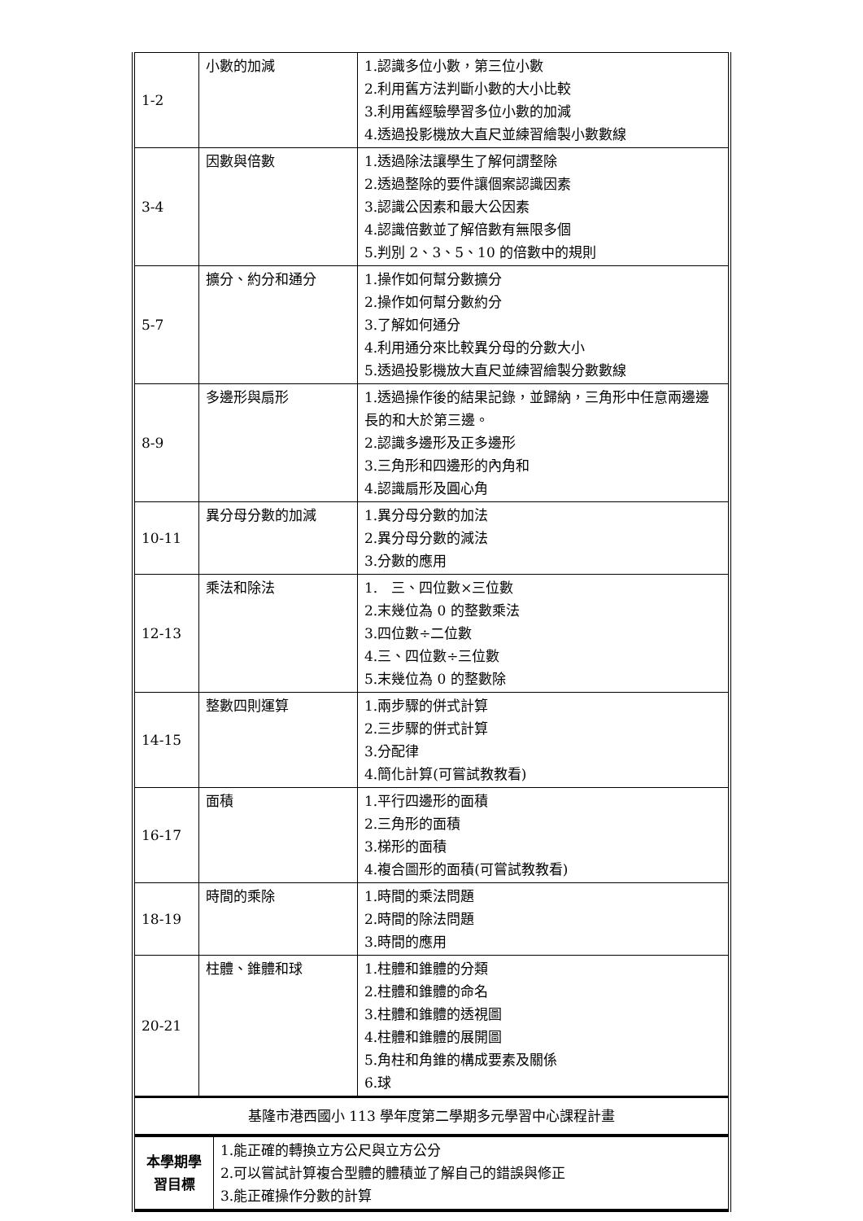| 1-2 | 小數的加減 | 1.認識多位小數，第三位小數 2.利用舊方法判斷小數的大小比較 3.利用舊經驗學習多位小數的加減 4.透過投影機放大直尺並練習繪製小數數線 |
| 3-4 | 因數與倍數 | 1.透過除法讓學生了解何謂整除 2.透過整除的要件讓個案認識因素 3.認識公因素和最大公因素 4.認識倍數並了解倍數有無限多個 5.判別 2、3、5、10 的倍數中的規則 |
| 5-7 | 擴分、約分和通分 | 1.操作如何幫分數擴分 2.操作如何幫分數約分 3.了解如何通分 4.利用通分來比較異分母的分數大小 5.透過投影機放大直尺並練習繪製分數數線 |
| 8-9 | 多邊形與扇形 | 1.透過操作後的結果記錄，並歸納，三角形中任意兩邊邊長的和大於第三邊。 2.認識多邊形及正多邊形 3.三角形和四邊形的內角和 4.認識扇形及圓心角 |
| 10-11 | 異分母分數的加減 | 1.異分母分數的加法 2.異分母分數的減法 3.分數的應用 |
| 12-13 | 乘法和除法 | 1. 三、四位數×三位數 2.末幾位為 0 的整數乘法 3.四位數÷二位數 4.三、四位數÷三位數 5.末幾位為 0 的整數除 |
| 14-15 | 整數四則運算 | 1.兩步驟的併式計算 2.三步驟的併式計算 3.分配律 4.簡化計算(可嘗試教教看) |
| 16-17 | 面積 | 1.平行四邊形的面積 2.三角形的面積 3.梯形的面積 4.複合圖形的面積(可嘗試教教看) |
| 18-19 | 時間的乘除 | 1.時間的乘法問題 2.時間的除法問題 3.時間的應用 |
| 20-21 | 柱體、錐體和球 | 1.柱體和錐體的分類 2.柱體和錐體的命名 3.柱體和錐體的透視圖 4.柱體和錐體的展開圖 5.角柱和角錐的構成要素及關係 6.球 |
| 基隆市港西國小 113 學年度第二學期多元學習中心課程計畫 | | |
| 本學期學習目標 | 1.能正確的轉換立方公尺與立方公分 2.可以嘗試計算複合型體的體積並了解自己的錯誤與修正 3.能正確操作分數的計算 |